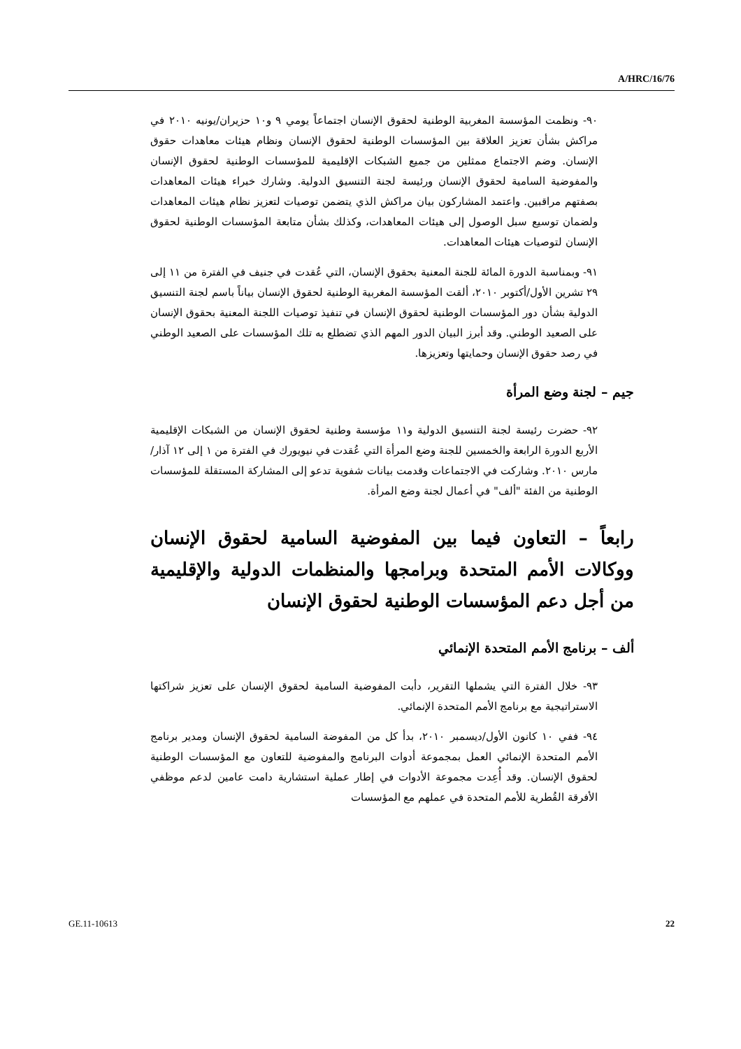A/HRC/16/76
٩٠- ونظمت المؤسسة المغربية الوطنية لحقوق الإنسان اجتماعاً يومي ٩ و١٠ حزيران/يونيه ٢٠١٠ في مراكش بشأن تعزيز العلاقة بين المؤسسات الوطنية لحقوق الإنسان ونظام هيئات معاهدات حقوق الإنسان. وضم الاجتماع ممثلين من جميع الشبكات الإقليمية للمؤسسات الوطنية لحقوق الإنسان والمفوضية السامية لحقوق الإنسان ورئيسة لجنة التنسيق الدولية. وشارك خبراء هيئات المعاهدات بصفتهم مراقبين. واعتمد المشاركون بيان مراكش الذي يتضمن توصيات لتعزيز نظام هيئات المعاهدات ولضمان توسيع سبل الوصول إلى هيئات المعاهدات، وكذلك بشأن متابعة المؤسسات الوطنية لحقوق الإنسان لتوصيات هيئات المعاهدات.
٩١- وبمناسبة الدورة المائة للجنة المعنية بحقوق الإنسان، التي عُقدت في جنيف في الفترة من ١١ إلى ٢٩ تشرين الأول/أكتوبر ٢٠١٠، ألقت المؤسسة المغربية الوطنية لحقوق الإنسان بياناً باسم لجنة التنسيق الدولية بشأن دور المؤسسات الوطنية لحقوق الإنسان في تنفيذ توصيات اللجنة المعنية بحقوق الإنسان على الصعيد الوطني. وقد أبرز البيان الدور المهم الذي تضطلع به تلك المؤسسات على الصعيد الوطني في رصد حقوق الإنسان وحمايتها وتعزيزها.
جيم – لجنة وضع المرأة
٩٢- حضرت رئيسة لجنة التنسيق الدولية و١١ مؤسسة وطنية لحقوق الإنسان من الشبكات الإقليمية الأربع الدورة الرابعة والخمسين للجنة وضع المرأة التي عُقدت في نيويورك في الفترة من ١ إلى ١٢ آذار/مارس ٢٠١٠. وشاركت في الاجتماعات وقدمت بيانات شفوية تدعو إلى المشاركة المستقلة للمؤسسات الوطنية من الفئة "ألف" في أعمال لجنة وضع المرأة.
رابعاً – التعاون فيما بين المفوضية السامية لحقوق الإنسان ووكالات الأمم المتحدة وبرامجها والمنظمات الدولية والإقليمية من أجل دعم المؤسسات الوطنية لحقوق الإنسان
ألف – برنامج الأمم المتحدة الإنمائي
٩٣- خلال الفترة التي يشملها التقرير، دأبت المفوضية السامية لحقوق الإنسان على تعزيز شراكتها الاستراتيجية مع برنامج الأمم المتحدة الإنمائي.
٩٤- ففي ١٠ كانون الأول/ديسمبر ٢٠١٠، بدأ كل من المفوضة السامية لحقوق الإنسان ومدير برنامج الأمم المتحدة الإنمائي العمل بمجموعة أدوات البرنامج والمفوضية للتعاون مع المؤسسات الوطنية لحقوق الإنسان. وقد أُعِدت مجموعة الأدوات في إطار عملية استشارية دامت عامين لدعم موظفي الأفرقة القُطرية للأمم المتحدة في عملهم مع المؤسسات
GE.11-10613 22